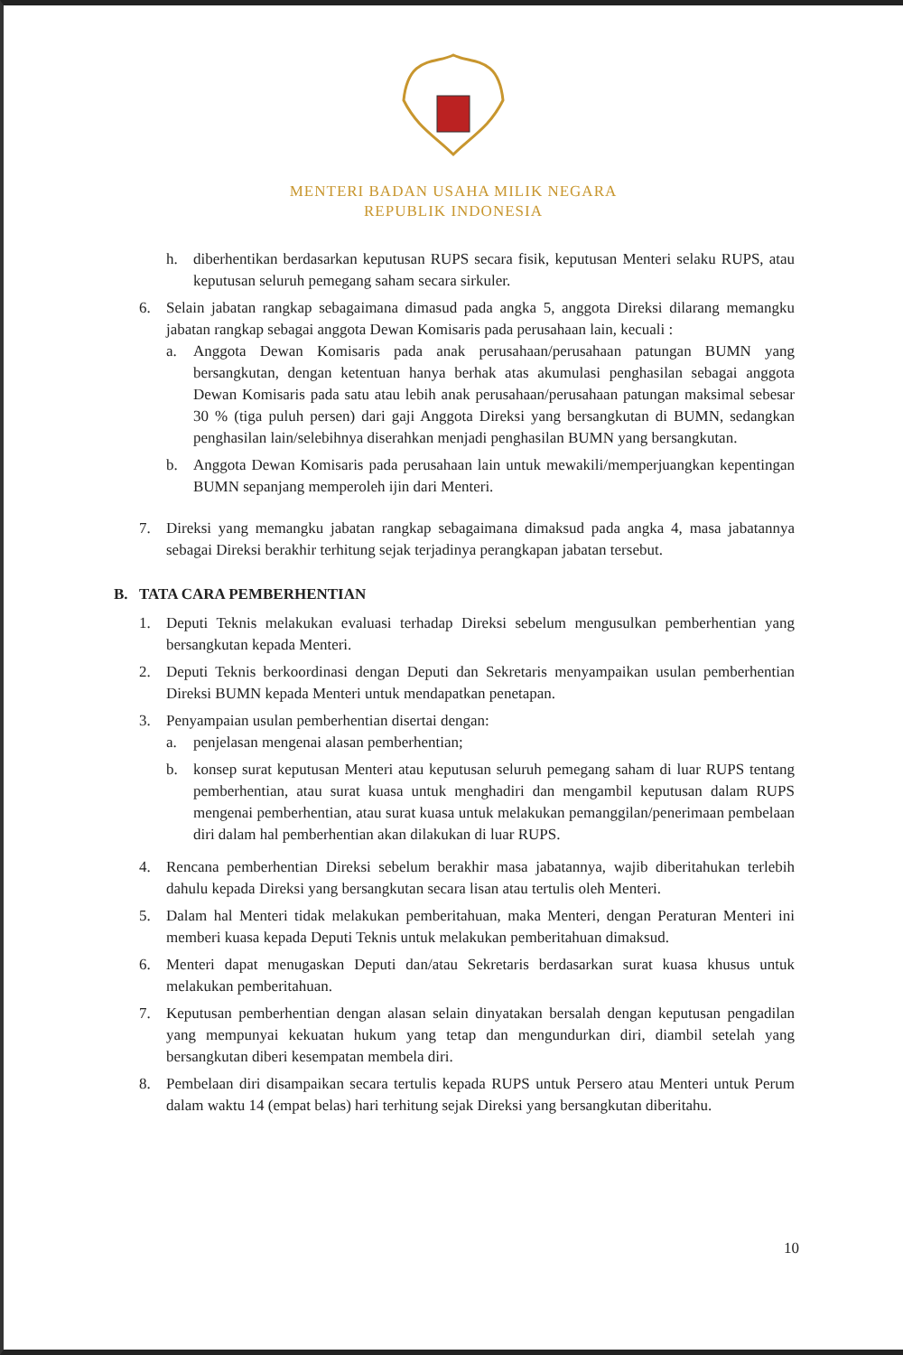MENTERI BADAN USAHA MILIK NEGARA
REPUBLIK INDONESIA
h. diberhentikan berdasarkan keputusan RUPS secara fisik, keputusan Menteri selaku RUPS, atau keputusan seluruh pemegang saham secara sirkuler.
6. Selain jabatan rangkap sebagaimana dimasud pada angka 5, anggota Direksi dilarang memangku jabatan rangkap sebagai anggota Dewan Komisaris pada perusahaan lain, kecuali :
a. Anggota Dewan Komisaris pada anak perusahaan/perusahaan patungan BUMN yang bersangkutan, dengan ketentuan hanya berhak atas akumulasi penghasilan sebagai anggota Dewan Komisaris pada satu atau lebih anak perusahaan/perusahaan patungan maksimal sebesar 30 % (tiga puluh persen) dari gaji Anggota Direksi yang bersangkutan di BUMN, sedangkan penghasilan lain/selebihnya diserahkan menjadi penghasilan BUMN yang bersangkutan.
b. Anggota Dewan Komisaris pada perusahaan lain untuk mewakili/memperjuangkan kepentingan BUMN sepanjang memperoleh ijin dari Menteri.
7. Direksi yang memangku jabatan rangkap sebagaimana dimaksud pada angka 4, masa jabatannya sebagai Direksi berakhir terhitung sejak terjadinya perangkapan jabatan tersebut.
B. TATA CARA PEMBERHENTIAN
1. Deputi Teknis melakukan evaluasi terhadap Direksi sebelum mengusulkan pemberhentian yang bersangkutan kepada Menteri.
2. Deputi Teknis berkoordinasi dengan Deputi dan Sekretaris menyampaikan usulan pemberhentian Direksi BUMN kepada Menteri untuk mendapatkan penetapan.
3. Penyampaian usulan pemberhentian disertai dengan:
a. penjelasan mengenai alasan pemberhentian;
b. konsep surat keputusan Menteri atau keputusan seluruh pemegang saham di luar RUPS tentang pemberhentian, atau surat kuasa untuk menghadiri dan mengambil keputusan dalam RUPS mengenai pemberhentian, atau surat kuasa untuk melakukan pemanggilan/penerimaan pembelaan diri dalam hal pemberhentian akan dilakukan di luar RUPS.
4. Rencana pemberhentian Direksi sebelum berakhir masa jabatannya, wajib diberitahukan terlebih dahulu kepada Direksi yang bersangkutan secara lisan atau tertulis oleh Menteri.
5. Dalam hal Menteri tidak melakukan pemberitahuan, maka Menteri, dengan Peraturan Menteri ini memberi kuasa kepada Deputi Teknis untuk melakukan pemberitahuan dimaksud.
6. Menteri dapat menugaskan Deputi dan/atau Sekretaris berdasarkan surat kuasa khusus untuk melakukan pemberitahuan.
7. Keputusan pemberhentian dengan alasan selain dinyatakan bersalah dengan keputusan pengadilan yang mempunyai kekuatan hukum yang tetap dan mengundurkan diri, diambil setelah yang bersangkutan diberi kesempatan membela diri.
8. Pembelaan diri disampaikan secara tertulis kepada RUPS untuk Persero atau Menteri untuk Perum dalam waktu 14 (empat belas) hari terhitung sejak Direksi yang bersangkutan diberitahu.
10